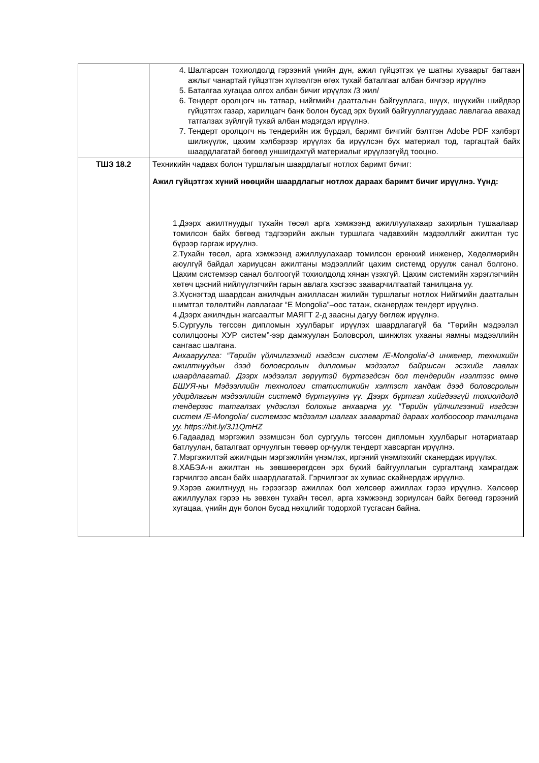| | 4. Шалгарсан тохиолдолд гэрээний үнийн дүн, ажил гүйцэтгэх үе шатны хуваарьт багтаан ажлыг чанартай гүйцэтгэн хүлээлгэн өгөх тухай баталгааг албан бичгээр ирүүлнэ 5. Баталгаа хугацаа олгох албан бичиг ирүүлэх /3 жил/ 6. Тендерт оролцогч нь татвар, нийгмийн даатгалын байгууллага, шүүх, шүүхийн шийдвэр гүйцэтгэх газар, харилцагч банк болон бусад эрх бүхий байгууллагуудаас лавлагаа авахад татгалзах зүйлгүй тухай албан мэдэгдэл ирүүлнэ. 7. Тендерт оролцогч нь тендерийн иж бүрдэл, баримт бичгийг бэлтгэн Adobe PDF хэлбэрт шилжүүлж, цахим хэлбэрээр ирүүлэх ба ирүүлсэн бүх материал тод, гаргацтай байх шаардлагатай бөгөөд уншигдахгүй материалыг ирүүлээгүйд тооцно. |
| ТШЗ 18.2 | Техникийн чадавх болон туршлагын шаардлагыг нотлох баримт бичиг: Ажил гүйцэтгэх хүний нөөцийн шаардлагыг нотлох дараах баримт бичиг ирүүлнэ. Үүнд: 1.Дээрх ажилтнуудыг тухайн төсөл арга хэмжээнд ажиллуулахаар захирлын тушаалаар томилсон байх бөгөөд тэдгээрийн ажлын туршлага чадавхийн мэдээллийг ажилтан тус бүрээр гаргаж ирүүлнэ. 2.Тухайн төсөл, арга хэмжээнд ажиллуулахаар томилсон ерөнхий инженер, Хөдөлмөрийн аюулгүй байдал хариуцсан ажилтаны мэдээллийг цахим системд оруулж санал болгоно. Цахим системээр санал болгоогүй тохиолдолд хянан үзэхгүй. Цахим системийн хэрэглэгчийн хөтөч цэсний нийлүүлэгчийн гарын авлага хэсгээс зааварчилгаатай танилцана уу. 3.Хүснэгтэд шаардсан ажилчдын ажилласан жилийн туршлагыг нотлох Нийгмийн даатгалын шимтгэл төлөлтийн лавлагааг “E Mongolia”–оос татаж, сканердаж тендерт ирүүлнэ. 4.Дээрх ажилчдын жагсаалтыг МАЯГТ 2-д заасны дагуу бөглөж ирүүлнэ. 5.Сургууль төгссөн дипломын хуулбарыг ирүүлэх шаардлагагүй ба “Төрийн мэдээлэл солилцооны ХУР систем”-ээр дамжуулан Боловсрол, шинжлэх ухааны яамны мэдээллийн сангаас шалгана. Анхааруулга: “Төрийн үйлчилгээний нэгдсэн систем /E-Mongolia/-д инженер, техникийн ажилтнуудын дээд боловсролын дипломын мэдээлэл байршсан эсэхийг лавлах шаардлагатай. Дээрх мэдээлэл зөрүүтэй бүртгэгдсэн бол тендерийн нээлтээс өмнө БШУЯ-ны Мэдээллийн технологи статистикийн хэлтэст хандаж дээд боловсролын удирдлагын мэдээллийн системд бүртгүүлнэ үү. Дээрх бүртгэл хийгдээгүй тохиолдолд тендерээс татгалзах үндэслэл болохыг анхаарна уу. “Төрийн үйлчилгээний нэгдсэн систем /E-Mongolia/ системээс мэдээлэл шалгах заавартай дараах холбоосоор танилцана уу. https://bit.ly/3J1QmHZ 6.Гадаадад мэргэжил эзэмшсэн бол сургууль төгссөн дипломын хуулбарыг нотариатаар батлуулан, баталгаат орчуулгын төвөөр орчуулж тендерт хавсарган ирүүлнэ. 7.Мэргэжилтэй ажилчдын мэргэжлийн үнэмлэх, иргэний үнэмлэхийг сканердаж ирүүлэх. 8.ХАБЭА-н ажилтан нь зөвшөөрөгдсөн эрх бүхий байгууллагын сургалтанд хамрагдаж гэрчилгээ авсан байх шаардлагатай. Гэрчилгээг эх хувиас скайнердаж ирүүлнэ. 9.Хэрэв ажилтнууд нь гэрээгээр ажиллах бол хөлсөөр ажиллах гэрээ ирүүлнэ. Хөлсөөр ажиллуулах гэрээ нь зөвхөн тухайн төсөл, арга хэмжээнд зориулсан байх бөгөөд гэрээний хугацаа, үнийн дүн болон бусад нөхцлийг тодорхой тусгасан байна. |